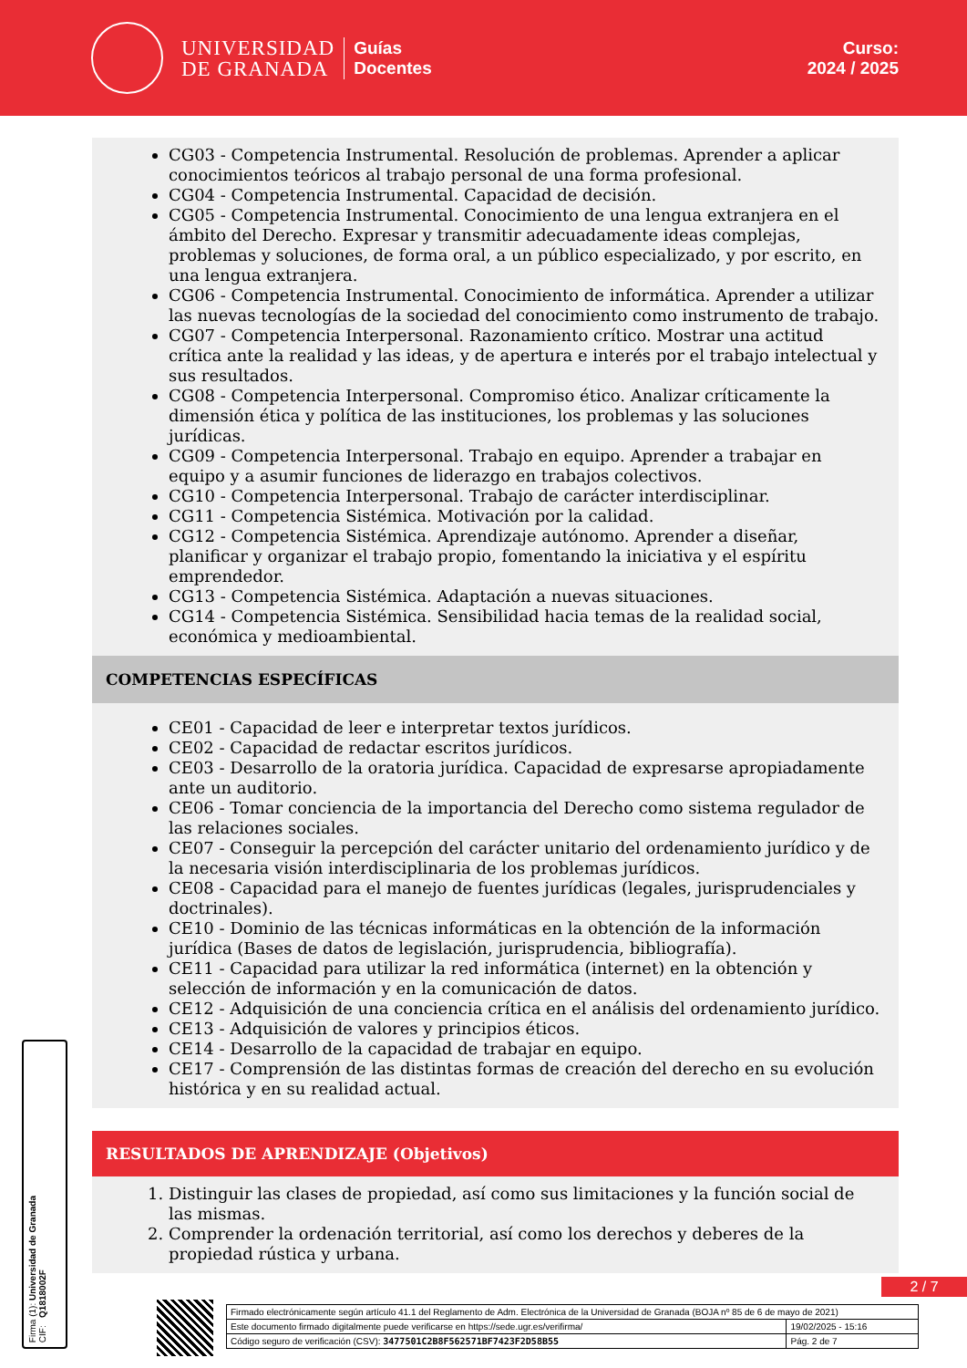UNIVERSIDAD
DE GRANADA
Guías
Docentes
Curso:
2024 / 2025
CG03 - Competencia Instrumental. Resolución de problemas. Aprender a aplicar conocimientos teóricos al trabajo personal de una forma profesional.
CG04 - Competencia Instrumental. Capacidad de decisión.
CG05 - Competencia Instrumental. Conocimiento de una lengua extranjera en el ámbito del Derecho. Expresar y transmitir adecuadamente ideas complejas, problemas y soluciones, de forma oral, a un público especializado, y por escrito, en una lengua extranjera.
CG06 - Competencia Instrumental. Conocimiento de informática. Aprender a utilizar las nuevas tecnologías de la sociedad del conocimiento como instrumento de trabajo.
CG07 - Competencia Interpersonal. Razonamiento crítico. Mostrar una actitud crítica ante la realidad y las ideas, y de apertura e interés por el trabajo intelectual y sus resultados.
CG08 - Competencia Interpersonal. Compromiso ético. Analizar críticamente la dimensión ética y política de las instituciones, los problemas y las soluciones jurídicas.
CG09 - Competencia Interpersonal. Trabajo en equipo. Aprender a trabajar en equipo y a asumir funciones de liderazgo en trabajos colectivos.
CG10 - Competencia Interpersonal. Trabajo de carácter interdisciplinar.
CG11 - Competencia Sistémica. Motivación por la calidad.
CG12 - Competencia Sistémica. Aprendizaje autónomo. Aprender a diseñar, planificar y organizar el trabajo propio, fomentando la iniciativa y el espíritu emprendedor.
CG13 - Competencia Sistémica. Adaptación a nuevas situaciones.
CG14 - Competencia Sistémica. Sensibilidad hacia temas de la realidad social, económica y medioambiental.
COMPETENCIAS ESPECÍFICAS
CE01 - Capacidad de leer e interpretar textos jurídicos.
CE02 - Capacidad de redactar escritos jurídicos.
CE03 - Desarrollo de la oratoria jurídica. Capacidad de expresarse apropiadamente ante un auditorio.
CE06 - Tomar conciencia de la importancia del Derecho como sistema regulador de las relaciones sociales.
CE07 - Conseguir la percepción del carácter unitario del ordenamiento jurídico y de la necesaria visión interdisciplinaria de los problemas jurídicos.
CE08 - Capacidad para el manejo de fuentes jurídicas (legales, jurisprudenciales y doctrinales).
CE10 - Dominio de las técnicas informáticas en la obtención de la información jurídica (Bases de datos de legislación, jurisprudencia, bibliografía).
CE11 - Capacidad para utilizar la red informática (internet) en la obtención y selección de información y en la comunicación de datos.
CE12 - Adquisición de una conciencia crítica en el análisis del ordenamiento jurídico.
CE13 - Adquisición de valores y principios éticos.
CE14 - Desarrollo de la capacidad de trabajar en equipo.
CE17 - Comprensión de las distintas formas de creación del derecho en su evolución histórica y en su realidad actual.
RESULTADOS DE APRENDIZAJE (Objetivos)
1. Distinguir las clases de propiedad, así como sus limitaciones y la función social de las mismas.
2. Comprender la ordenación territorial, así como los derechos y deberes de la propiedad rústica y urbana.
Firma (1): Universidad de Granada
CIF: Q1818002F
2 / 7
| Firmado electrónicamente según artículo 41.1 del Reglamento de Adm. Electrónica de la Universidad de Granada (BOJA nº 85 de 6 de mayo de 2021) | |
| Este documento firmado digitalmente puede verificarse en https://sede.ugr.es/verifirma/ | 19/02/2025 - 15:16 |
| Código seguro de verificación (CSV): 3477501C2B8F562571BF7423F2D58B55 | Pág. 2 de 7 |